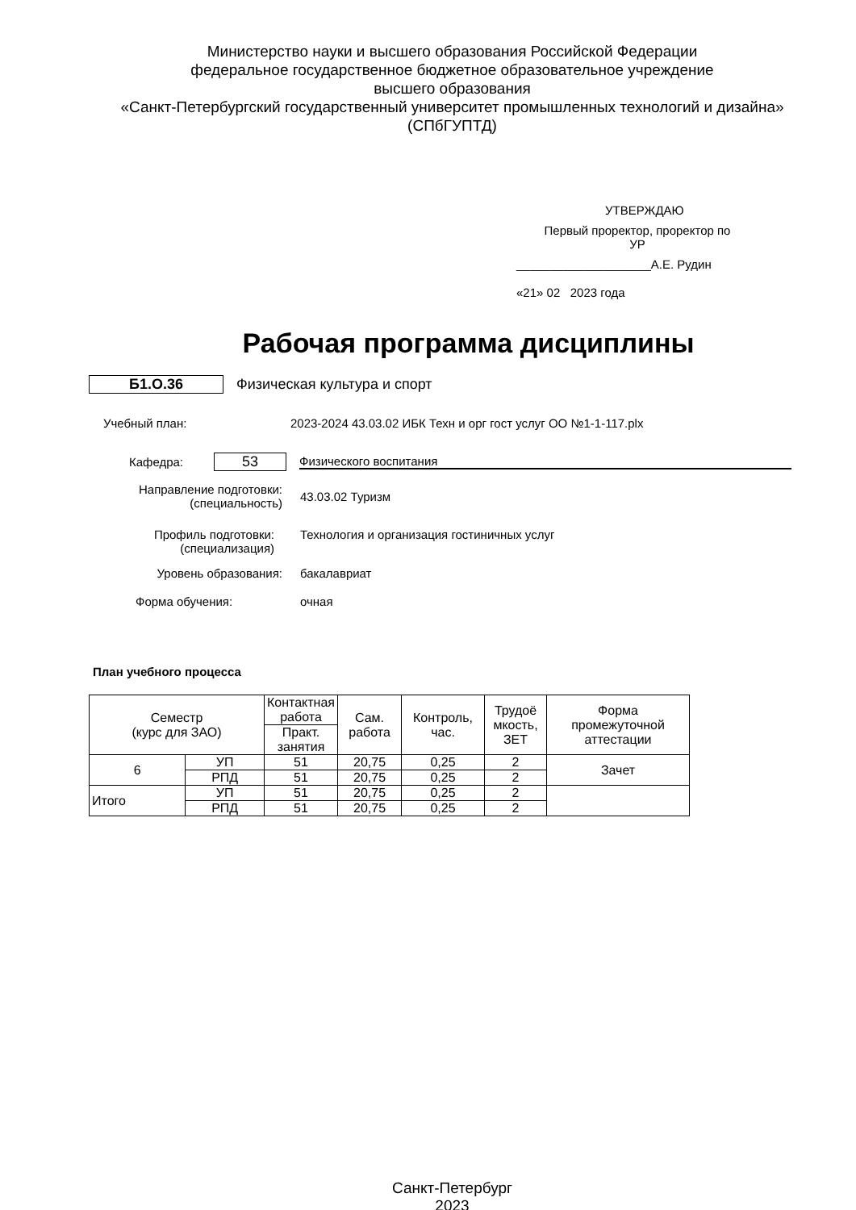Министерство науки и высшего образования Российской Федерации
федеральное государственное бюджетное образовательное учреждение
высшего образования
«Санкт-Петербургский государственный университет промышленных технологий и дизайна»
(СПбГУПТД)
УТВЕРЖДАЮ
Первый проректор, проректор по
УР
____________________А.Е. Рудин
«21» 02 2023 года
Рабочая программа дисциплины
Б1.О.36 Физическая культура и спорт
Учебный план:
2023-2024 43.03.02 ИБК Техн и орг гост услуг ОО №1-1-117.plx
Кафедра:
53
Физического воспитания
Направление подготовки:
(специальность)
43.03.02 Туризм
Профиль подготовки:
(специализация)
Технология и организация гостиничных услуг
Уровень образования: бакалавриат
Форма обучения: очная
План учебного процесса
| Семестр (курс для ЗАО) | | Контактная работа | Сам. работа | Контроль, час. | Трудоё мкость, ЗЕТ | Форма промежуточной аттестации |
| --- | --- | --- | --- | --- | --- | --- |
| | | Практ. занятия | | | | |
| 6 | УП | 51 | 20,75 | 0,25 | 2 | Зачет |
| | РПД | 51 | 20,75 | 0,25 | 2 | |
| Итого | УП | 51 | 20,75 | 0,25 | 2 | |
| | РПД | 51 | 20,75 | 0,25 | 2 | |
Санкт-Петербург
2023